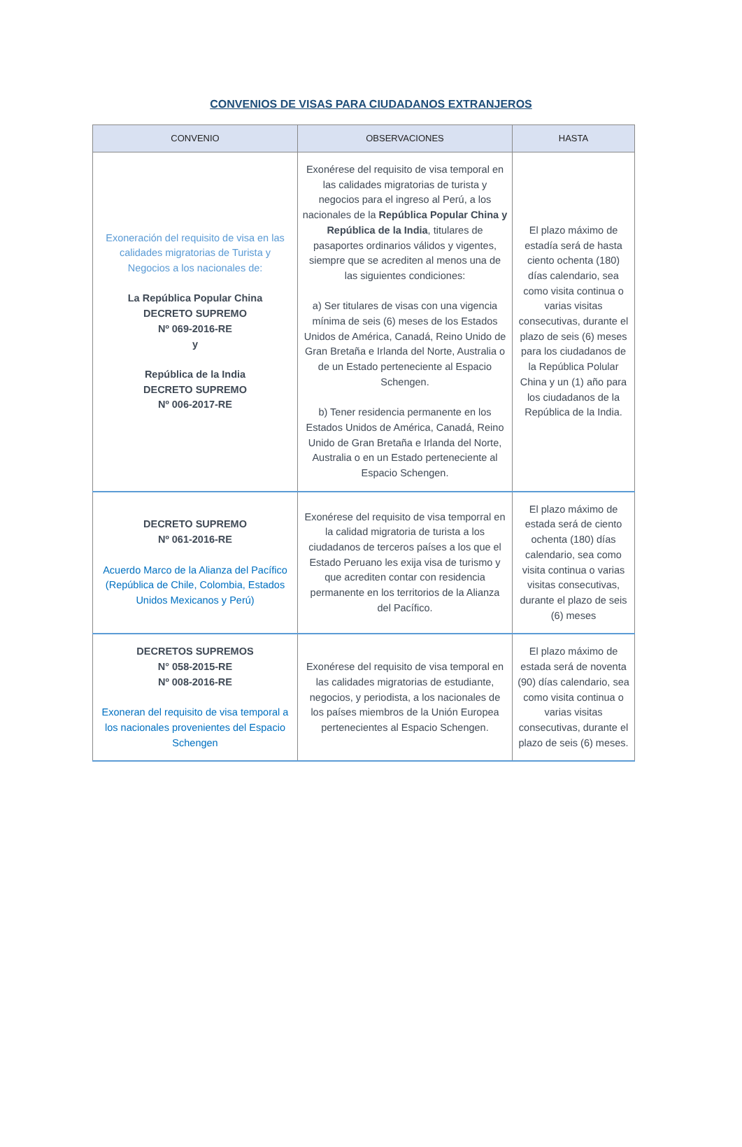CONVENIOS DE VISAS PARA CIUDADANOS EXTRANJEROS
| CONVENIO | OBSERVACIONES | HASTA |
| --- | --- | --- |
| Exoneración del requisito de visa en las calidades migratorias de Turista y Negocios a los nacionales de: La República Popular China DECRETO SUPREMO Nº 069-2016-RE y República de la India DECRETO SUPREMO Nº 006-2017-RE | Exonérese del requisito de visa temporal en las calidades migratorias de turista y negocios para el ingreso al Perú, a los nacionales de la República Popular China y República de la India , titulares de pasaportes ordinarios válidos y vigentes, siempre que se acrediten al menos una de las siguientes condiciones: a) Ser titulares de visas con una vigencia mínima de seis (6) meses de los Estados Unidos de América, Canadá, Reino Unido de Gran Bretaña e Irlanda del Norte, Australia o de un Estado perteneciente al Espacio Schengen. b) Tener residencia permanente en los Estados Unidos de América, Canadá, Reino Unido de Gran Bretaña e Irlanda del Norte, Australia o en un Estado perteneciente al Espacio Schengen. | El plazo máximo de estadía será de hasta ciento ochenta (180) días calendario, sea como visita continua o varias visitas consecutivas, durante el plazo de seis (6) meses para los ciudadanos de la República Polular China y un (1) año para los ciudadanos de la República de la India. |
| DECRETO SUPREMO Nº 061-2016-RE Acuerdo Marco de la Alianza del Pacífico (República de Chile, Colombia, Estados Unidos Mexicanos y Perú) | Exonérese del requisito de visa temporral en la calidad migratoria de turista a los ciudadanos de terceros países a los que el Estado Peruano les exija visa de turismo y que acrediten contar con residencia permanente en los territorios de la Alianza del Pacífico. | El plazo máximo de estada será de ciento ochenta (180) días calendario, sea como visita continua o varias visitas consecutivas, durante el plazo de seis (6) meses |
| DECRETOS SUPREMOS N° 058-2015-RE Nº 008-2016-RE Exoneran del requisito de visa temporal a los nacionales provenientes del Espacio Schengen | Exonérese del requisito de visa temporal en las calidades migratorias de estudiante, negocios, y periodista, a los nacionales de los países miembros de la Unión Europea pertenecientes al Espacio Schengen. | El plazo máximo de estada será de noventa (90) días calendario, sea como visita continua o varias visitas consecutivas, durante el plazo de seis (6) meses. |